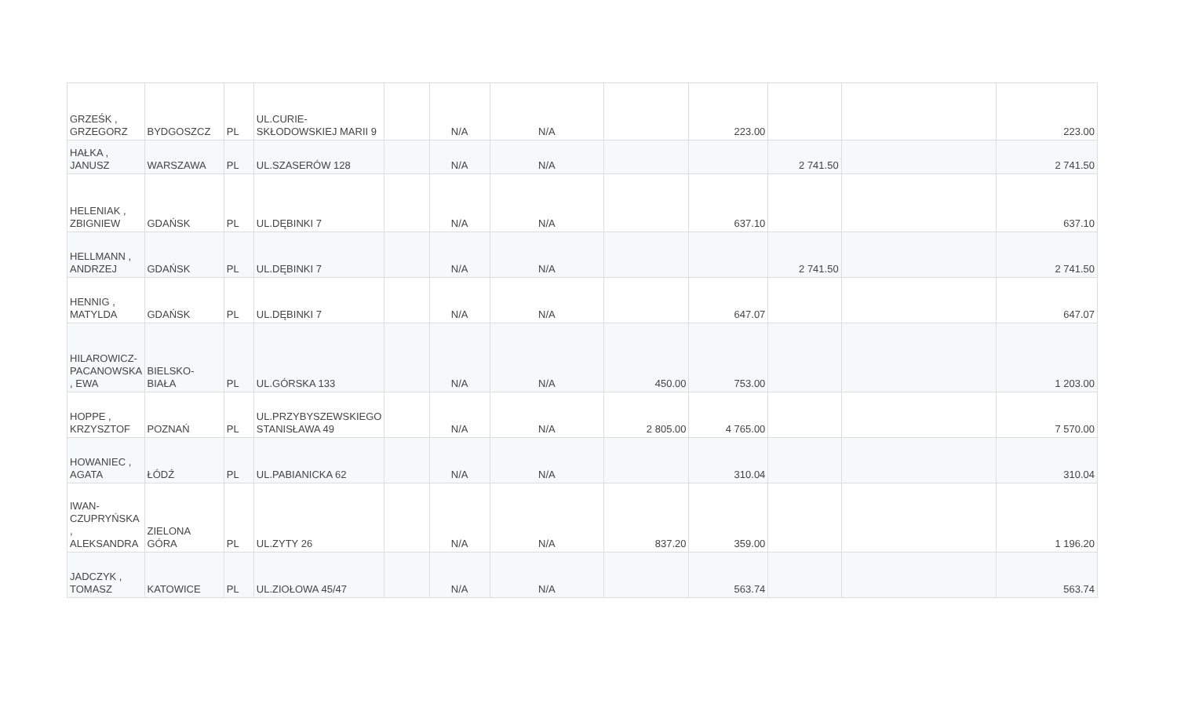| GRZEŚK , GRZEGORZ | BYDGOSZCZ | PL | UL.CURIE-SKŁODOWSKIEJ MARII 9 | | N/A | N/A | | 223.00 | | | 223.00 |
| HAŁKA , JANUSZ | WARSZAWA | PL | UL.SZASERÓW 128 | | N/A | N/A | | | 2 741.50 | | 2 741.50 |
| HELENIAK , ZBIGNIEW | GDAŃSK | PL | UL.DĘBINKI 7 | | N/A | N/A | | 637.10 | | | 637.10 |
| HELLMANN , ANDRZEJ | GDAŃSK | PL | UL.DĘBINKI 7 | | N/A | N/A | | | 2 741.50 | | 2 741.50 |
| HENNIG , MATYLDA | GDAŃSK | PL | UL.DĘBINKI 7 | | N/A | N/A | | 647.07 | | | 647.07 |
| HILAROWICZ-PACANOWSKA , EWA | BIELSKO-BIAŁA | PL | UL.GÓRSKA 133 | | N/A | N/A | 450.00 | 753.00 | | | 1 203.00 |
| HOPPE , KRZYSZTOF | POZNAŃ | PL | UL.PRZYBYSZEWSKIEGO STANISŁAWA 49 | | N/A | N/A | 2 805.00 | 4 765.00 | | | 7 570.00 |
| HOWANIEC , AGATA | ŁÓDŹ | PL | UL.PABIANICKA 62 | | N/A | N/A | | 310.04 | | | 310.04 |
| IWAN-CZUPRYŃSKA , ALEKSANDRA | ZIELONA GÓRA | PL | UL.ZYTY 26 | | N/A | N/A | 837.20 | 359.00 | | | 1 196.20 |
| JADCZYK , TOMASZ | KATOWICE | PL | UL.ZIOŁOWA 45/47 | | N/A | N/A | | 563.74 | | | 563.74 |